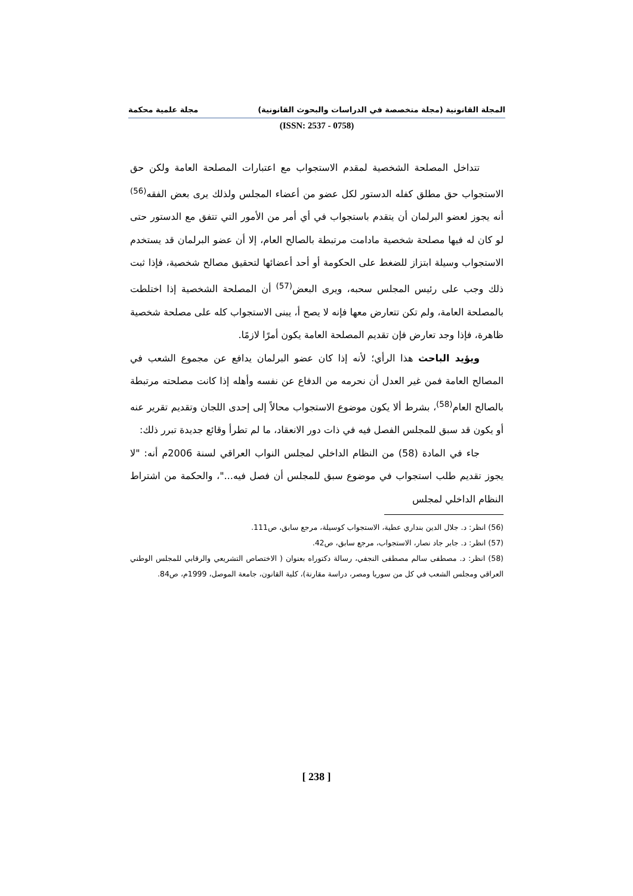المجلة القانونية (مجلة متخصصة في الدراسات والبحوث القانونية) مجلة علمية محكمة
(ISSN: 2537 - 0758)
تتداخل المصلحة الشخصية لمقدم الاستجواب مع اعتبارات المصلحة العامة ولكن حق الاستجواب حق مطلق كفله الدستور لكل عضو من أعضاء المجلس ولذلك يرى بعض الفقه<sup>(56)</sup> أنه يجوز لعضو البرلمان أن يتقدم باستجواب في أي أمر من الأمور التي تتفق مع الدستور حتى لو كان له فيها مصلحة شخصية مادامت مرتبطة بالصالح العام، إلا أن عضو البرلمان قد يستخدم الاستجواب وسيلة ابتزاز للضغط على الحكومة أو أحد أعضائها لتحقيق مصالح شخصية، فإذا ثبت ذلك وجب على رئيس المجلس سحبه، ويرى البعض<sup>(57)</sup> أن المصلحة الشخصية إذا اختلطت بالمصلحة العامة، ولم تكن تتعارض معها فإنه لا يصح أ، يبنى الاستجواب كله على مصلحة شخصية ظاهرة، فإذا وجد تعارض فإن تقديم المصلحة العامة يكون أمرًا لازمًا.
ويؤيد الباحث هذا الرأي؛ لأنه إذا كان عضو البرلمان يدافع عن مجموع الشعب في المصالح العامة فمن غير العدل أن نحرمه من الدفاع عن نفسه وأهله إذا كانت مصلحته مرتبطة بالصالح العام<sup>(58)</sup>، بشرط ألا يكون موضوع الاستجواب محالاً إلى إحدى اللجان وتقديم تقرير عنه أو يكون قد سبق للمجلس الفصل فيه في ذات دور الانعقاد، ما لم تطرأ وقائع جديدة تبرر ذلك:
جاء في المادة (58) من النظام الداخلي لمجلس النواب العراقي لسنة 2006م أنه: "لا يجوز تقديم طلب استجواب في موضوع سبق للمجلس أن فصل فيه..."، والحكمة من اشتراط النظام الداخلي لمجلس
(56) انظر: د. جلال الدين بنداري عطية، الاستجواب كوسيلة، مرجع سابق، ص111.
(57) انظر: د. جابر جاد نصار، الاستجواب، مرجع سابق، ص42.
(58) انظر: د. مصطفى سالم مصطفى النجفي، رسالة دكتوراه بعنوان ( الاختصاص التشريعي والرقابي للمجلس الوطني العراقي ومجلس الشعب في كل من سوريا ومصر، دراسة مقارنة)، كلية القانون، جامعة الموصل، 1999م، ص84.
[ 238 ]